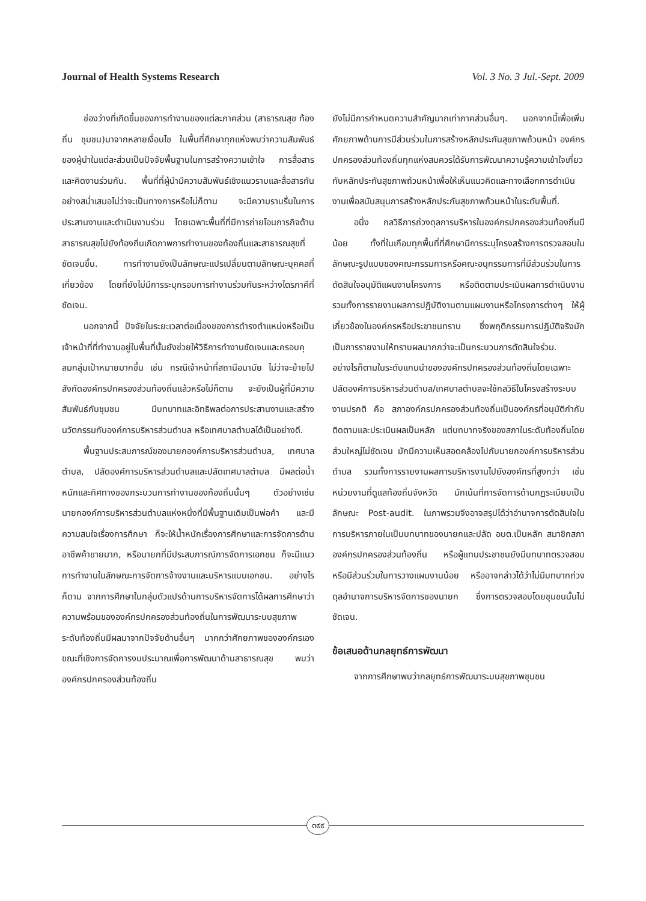Journal of Health Systems Research Vol. 3 No. 3 Jul.-Sept. 2009
ช่องว่างที่เกิดขึ้นของการทำงานของแต่ละภาคส่วน (สาธารณสุข ท้องถิ่น ชุมชน)มาจากหลายเงื่อนไข ในพื้นที่ศึกษาทุกแห่งพบว่าความสัมพันธ์ของผู้นำในแต่ละส่วนเป็นปัจจัยพื้นฐานในการสร้างความเข้าใจ การสื่อสารและคิดงานร่วมกัน. พื้นที่ที่ผู้นำมีความสัมพันธ์เชิงแนวราบและสื่อสารกันอย่างสม่ำเสมอไม่ว่าจะเป็นทางการหรือไม่ก็ตาม จะมีความราบรื่นในการประสานงานและดำเนินงานร่วม โดยเฉพาะพื้นที่ที่มีการถ่ายโอนภารกิจด้านสาธารณสุขไปยังท้องถิ่นเกิดภาพการทำงานของท้องถิ่นและสาธารณสุขที่ชัดเจนขึ้น. การทำงานยังเป็นลักษณะแปรเปลี่ยนตามลักษณะบุคคลที่เกี่ยวข้อง โดยที่ยังไม่มีการระบุกรอบการทำงานร่วมกันระหว่างไตรภาคีที่ชัดเจน.
นอกจากนี้ ปัจจัยในระยะเวลาต่อเนื่องของการดำรงตำแหน่งหรือเป็นเจ้าหน้าที่ที่ทำงานอยู่ในพื้นที่นั้นยังช่วยให้วิธีการทำงานชัดเจนและครอบคุลมกลุ่มเป้าหมายมากขึ้น เช่น กรณีเจ้าหน้าที่สถานีอนามัย ไม่ว่าจะย้ายไปสังกัดองค์กรปกครองส่วนท้องถิ่นแล้วหรือไม่ก็ตาม จะยังเป็นผู้ที่มีความสัมพันธ์กับชุมชน มีบทบาทและอิทธิพลต่อการประสานงานและสร้างนวัตกรรมกับองค์การบริหารส่วนตำบล หรือเทศบาลตำบลได้เป็นอย่างดี.
พื้นฐานประสบการณ์ของนายกองค์การบริหารส่วนตำบล, เทศบาลตำบล, ปลัดองค์การบริหารส่วนตำบลและปลัดเทศบาลตำบล มีผลต่อน้ำหนักและทิศทางของกระบวนการทำงานของท้องถิ่นนั้นๆ ตัวอย่างเช่น นายกองค์การบริหารส่วนตำบลแห่งหนึ่งที่มีพื้นฐานเดิมเป็นพ่อค้า และมีความสนใจเรื่องการศึกษา ก็จะให้น้ำหนักเรื่องการศึกษาและการจัดการด้านอาชีพค้าขายมาก, หรือนายกที่มีประสบการณ์การจัดการเอกชน ก็จะมีแนวการทำงานในลักษณะการจัดการจ้างงานและบริหารแบบเอกชน. อย่างไรก็ตาม จากการศึกษาในกลุ่มตัวแปรด้านการบริหารจัดการได้ผลการศึกษาว่าความพร้อมขององค์กรปกครองส่วนท้องถิ่นในการพัฒนาระบบสุขภาพระดับท้องถิ่นมีผลมาจากปัจจัยด้านอื่นๆ มากกว่าศักยภาพขององค์กรเอง ขณะที่เชิงการจัดการงบประมาณเพื่อการพัฒนาด้านสาธารณสุข พบว่าองค์กรปกครองส่วนท้องถิ่น
ยังไม่มีการกำหนดความสำคัญมากเท่าภาคส่วนอื่นๆ. นอกจากนี้เพื่อเพิ่มศักยภาพด้านการมีส่วนร่วมในการสร้างหลักประกันสุขภาพถ้วนหน้า องค์กรปกครองส่วนท้องถิ่นทุกแห่งสมควรได้รับการพัฒนาความรู้ความเข้าใจเกี่ยวกับหลักประกันสุขภาพถ้วนหน้าเพื่อให้เห็นแนวคิดและทางเลือกการดำเนินงานเพื่อสนับสนุนการสร้างหลักประกันสุขภาพถ้วนหน้าในระดับพื้นที่.
อนึ่ง กลวิธีการถ่วงดุลการบริหารในองค์กรปกครองส่วนท้องถิ่นมีน้อย ทั้งที่ในเกือบทุกพื้นที่ที่ศึกษามีการระบุโครงสร้างการตรวจสอบในลักษณะรูปแบบของคณะกรรมการหรือคณะอนุกรรมการที่มีส่วนร่วมในการตัดสินใจอนุมัติแผนงานโครงการ หรือติดตามประเมินผลการดำเนินงาน รวมทั้งการรายงานผลการปฏิบัติงานตามแผนงานหรือโครงการต่างๆ ให้ผู้เกี่ยวข้องในองค์กรหรือประชาชนทราบ ซึ่งพฤติกรรมการปฏิบัติจริงมักเป็นการรายงานให้ทราบผลมากกว่าจะเป็นกระบวนการตัดสินใจร่วม. อย่างไรก็ตามในระดับแกนนำขององค์กรปกครองส่วนท้องถิ่นโดยเฉพาะปลัดองค์การบริหารส่วนตำบล/เทศบาลตำบลจะใช้กลวิธีในโครงสร้างระบบงานปรกติ คือ สภาองค์กรปกครองส่วนท้องถิ่นเป็นองค์กรที่อนุมัติกำกับติดตามและประเมินผลเป็นหลัก แต่บทบาทจริงของสภาในระดับท้องถิ่นโดยส่วนใหญ่ไม่ชัดเจน มักมีความเห็นสอดคล้องไปกับนายกองค์การบริหารส่วนตำบล รวมทั้งการรายงานผลการบริหารงานไปยังองค์กรที่สูงกว่า เช่น หน่วยงานที่ดูแลท้องถิ่นจังหวัด มักเน้นที่การจัดการด้านกฎระเบียบเป็นลักษณะ Post-audit. ในภาพรวมจึงอาจสรุปได้ว่าอำนาจการตัดสินใจในการบริหารภายในเป็นบทบาทของนายกและปลัด อบต.เป็นหลัก สมาชิกสภาองค์กรปกครองส่วนท้องถิ่น หรือผู้แทนประชาชนยังมีบทบาทตรวจสอบหรือมีส่วนร่วมในการวางแผนงานน้อย หรืออาจกล่าวได้ว่าไม่มีบทบาทถ่วงดุลอำนาจการบริหารจัดการของนายก ซึ่งการตรวจสอบโดยชุมชนนั้นไม่ชัดเจน.
ข้อเสนอด้านกลยุทธ์การพัฒนา
จากการศึกษาพบว่ากลยุทธ์การพัฒนาระบบสุขภาพชุมชน
๓๙๙